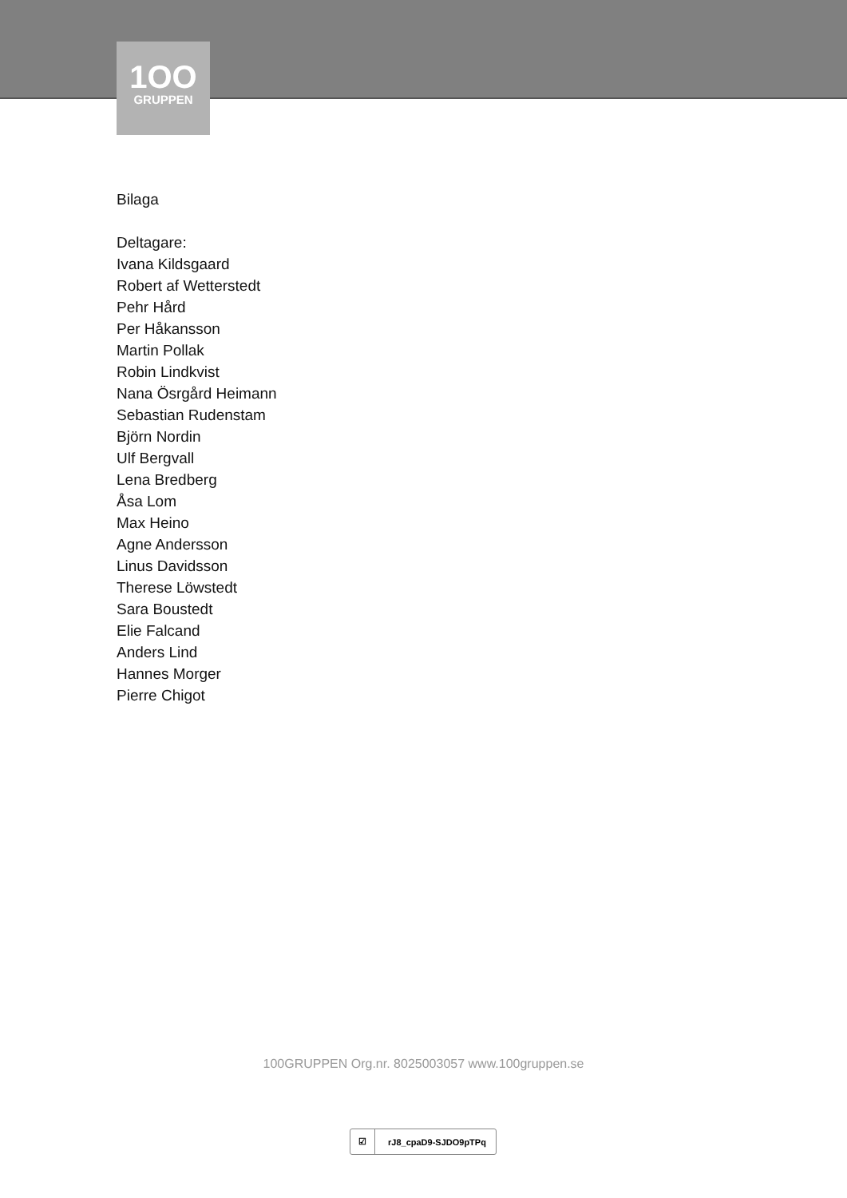1OO
GRUPPEN
Bilaga
Deltagare:
Ivana Kildsgaard
Robert af Wetterstedt
Pehr Hård
Per Håkansson
Martin Pollak
Robin Lindkvist
Nana Ösrgård Heimann
Sebastian Rudenstam
Björn Nordin
Ulf Bergvall
Lena Bredberg
Åsa Lom
Max Heino
Agne Andersson
Linus Davidsson
Therese Löwstedt
Sara Boustedt
Elie Falcand
Anders Lind
Hannes Morger
Pierre Chigot
100GRUPPEN Org.nr. 8025003057 www.100gruppen.se
☑
rJ8_cpaD9-SJDO9pTPq